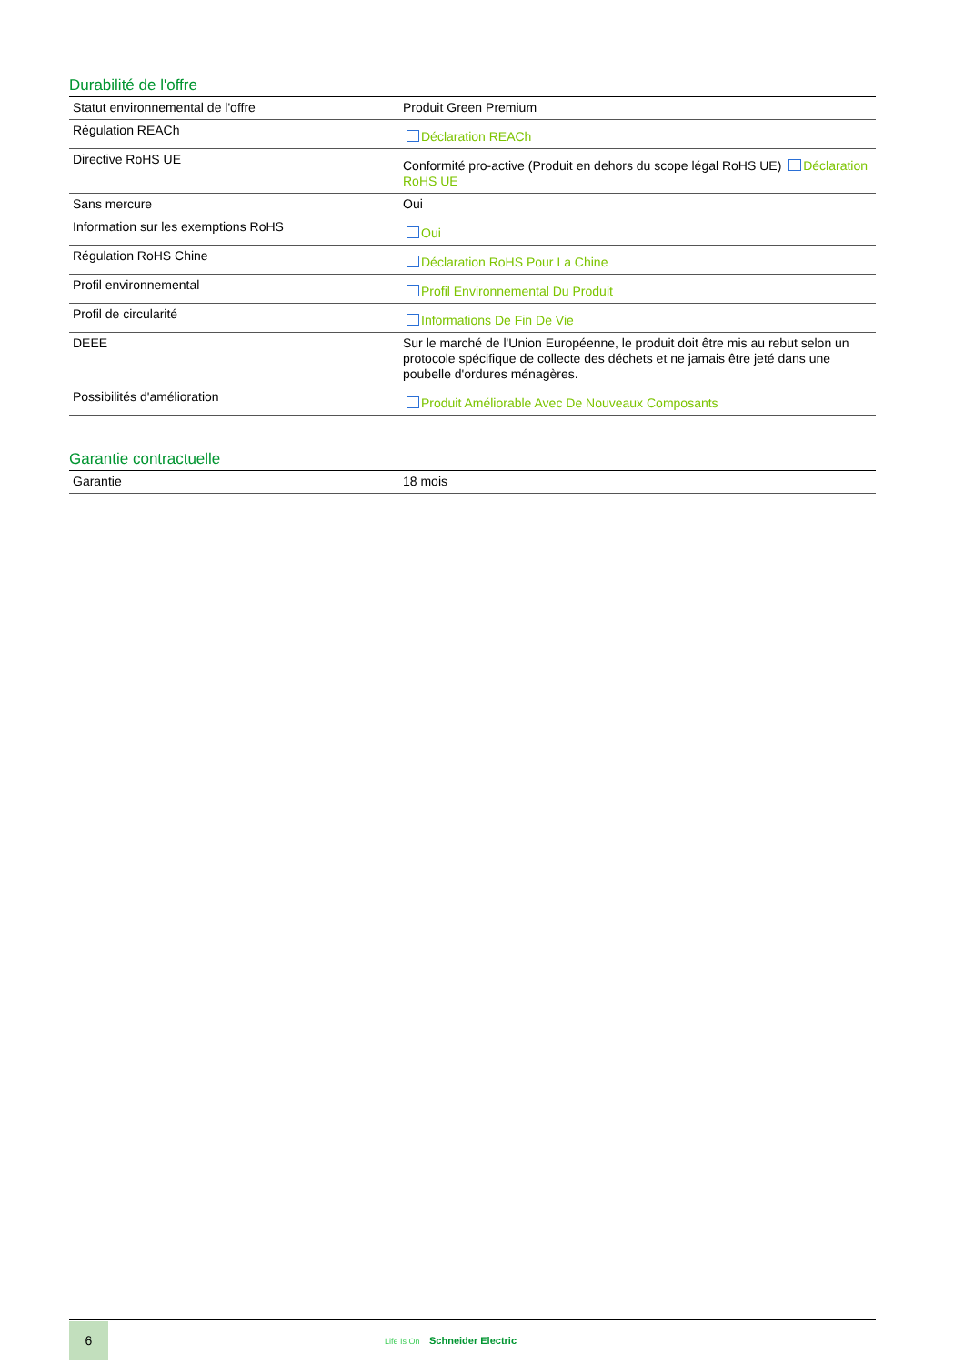Durabilité de l'offre
| Statut environnemental de l'offre | Produit Green Premium |
| Régulation REACh | Déclaration REACh |
| Directive RoHS UE | Conformité pro-active (Produit en dehors du scope légal RoHS UE) Déclaration RoHS UE |
| Sans mercure | Oui |
| Information sur les exemptions RoHS | Oui |
| Régulation RoHS Chine | Déclaration RoHS Pour La Chine |
| Profil environnemental | Profil Environnemental Du Produit |
| Profil de circularité | Informations De Fin De Vie |
| DEEE | Sur le marché de l'Union Européenne, le produit doit être mis au rebut selon un protocole spécifique de collecte des déchets et ne jamais être jeté dans une poubelle d'ordures ménagères. |
| Possibilités d'amélioration | Produit Améliorable Avec De Nouveaux Composants |
Garantie contractuelle
| Garantie | 18 mois |
6
Life Is On Schneider Electric